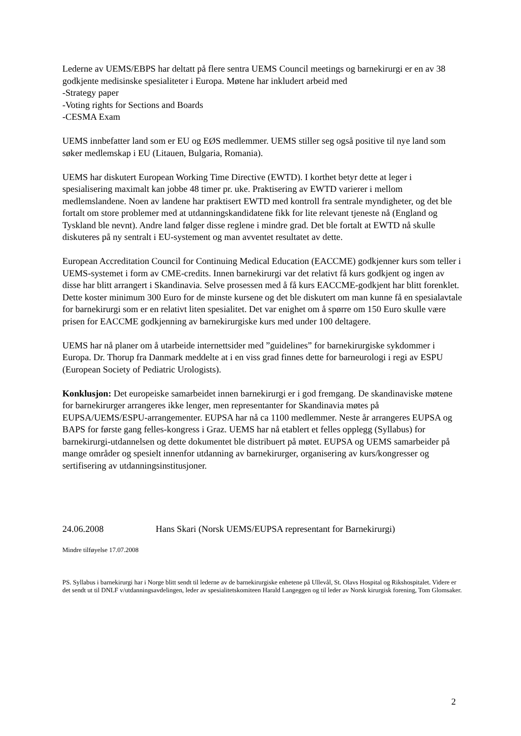Lederne av UEMS/EBPS har deltatt på flere sentra UEMS Council meetings og barnekirurgi er en av 38 godkjente medisinske spesialiteter i Europa. Møtene har inkludert arbeid med
-Strategy paper
-Voting rights for Sections and Boards
-CESMA Exam
UEMS innbefatter land som er EU og EØS medlemmer. UEMS stiller seg også positive til nye land som søker medlemskap i EU (Litauen, Bulgaria, Romania).
UEMS har diskutert European Working Time Directive (EWTD). I korthet betyr dette at leger i spesialisering maximalt kan jobbe 48 timer pr. uke. Praktisering av EWTD varierer i mellom medlemslandene. Noen av landene har praktisert EWTD med kontroll fra sentrale myndigheter, og det ble fortalt om store problemer med at utdanningskandidatene fikk for lite relevant tjeneste nå (England og Tyskland ble nevnt). Andre land følger disse reglene i mindre grad. Det ble fortalt at EWTD nå skulle diskuteres på ny sentralt i EU-systement og man avventet resultatet av dette.
European Accreditation Council for Continuing Medical Education (EACCME) godkjenner kurs som teller i UEMS-systemet i form av CME-credits. Innen barnekirurgi var det relativt få kurs godkjent og ingen av disse har blitt arrangert i Skandinavia. Selve prosessen med å få kurs EACCME-godkjent har blitt forenklet. Dette koster minimum 300 Euro for de minste kursene og det ble diskutert om man kunne få en spesialavtale for barnekirurgi som er en relativt liten spesialitet. Det var enighet om å spørre om 150 Euro skulle være prisen for EACCME godkjenning av barnekirurgiske kurs med under 100 deltagere.
UEMS har nå planer om å utarbeide internettsider med ”guidelines” for barnekirurgiske sykdommer i Europa. Dr. Thorup fra Danmark meddelte at i en viss grad finnes dette for barneurologi i regi av ESPU (European Society of Pediatric Urologists).
Konklusjon: Det europeiske samarbeidet innen barnekirurgi er i god fremgang. De skandinaviske møtene for barnekirurger arrangeres ikke lenger, men representanter for Skandinavia møtes på EUPSA/UEMS/ESPU-arrangementer. EUPSA har nå ca 1100 medlemmer. Neste år arrangeres EUPSA og BAPS for første gang felles-kongress i Graz. UEMS har nå etablert et felles opplegg (Syllabus) for barnekirurgi-utdannelsen og dette dokumentet ble distribuert på møtet. EUPSA og UEMS samarbeider på mange områder og spesielt innenfor utdanning av barnekirurger, organisering av kurs/kongresser og sertifisering av utdanningsinstitusjoner.
24.06.2008 Hans Skari (Norsk UEMS/EUPSA representant for Barnekirurgi)
Mindre tilføyelse 17.07.2008
PS. Syllabus i barnekirurgi har i Norge blitt sendt til lederne av de barnekirurgiske enhetene på Ullevål, St. Olavs Hospital og Rikshospitalet. Videre er det sendt ut til DNLF v/utdanningsavdelingen, leder av spesialitetskomiteen Harald Langeggen og til leder av Norsk kirurgisk forening, Tom Glomsaker.
2